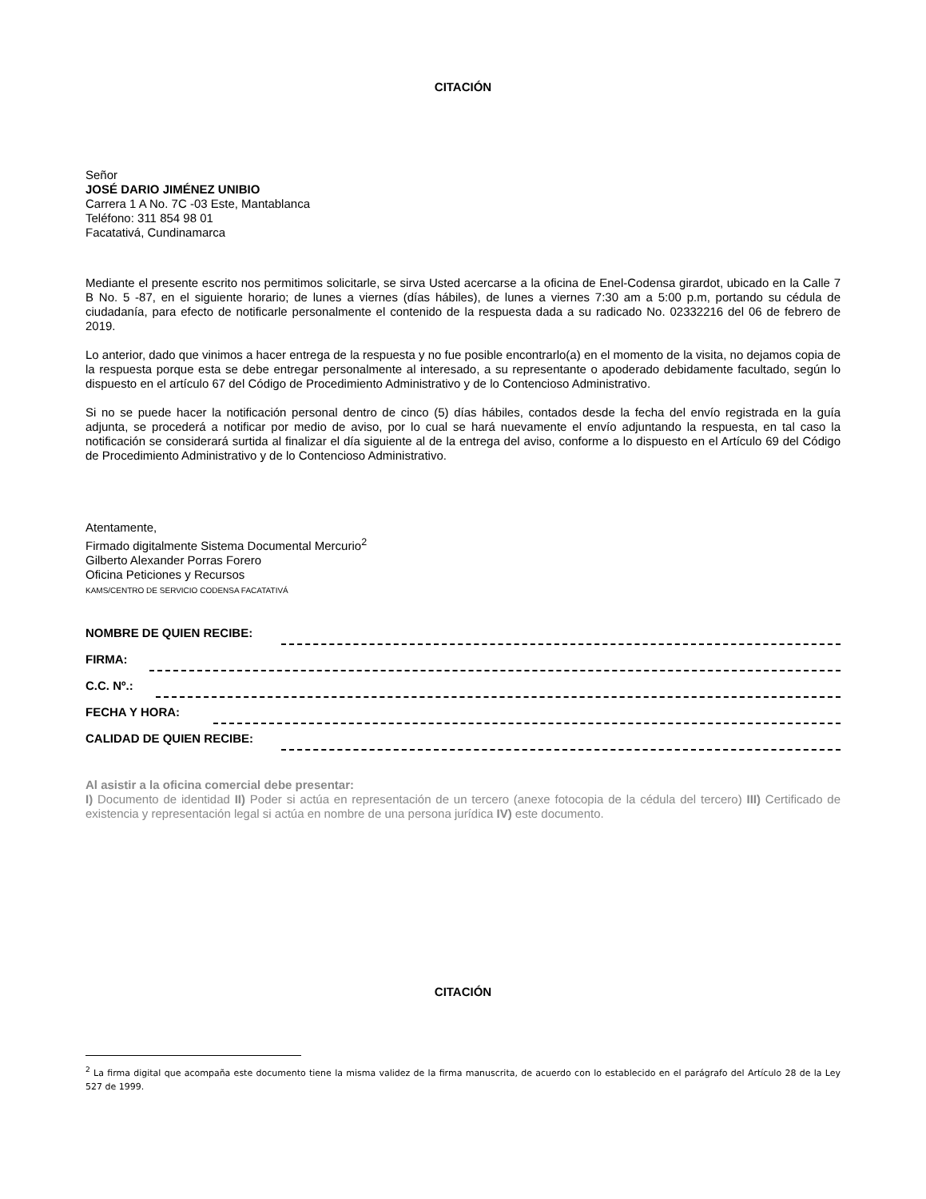CITACIÓN
Señor
JOSÉ DARIO JIMÉNEZ UNIBIO
Carrera 1 A No. 7C -03 Este, Mantablanca
Teléfono: 311 854 98 01
Facatativá, Cundinamarca
Mediante el presente escrito nos permitimos solicitarle, se sirva Usted acercarse a la oficina de Enel-Codensa girardot, ubicado en la Calle 7 B No. 5 -87, en el siguiente horario; de lunes a viernes (días hábiles), de lunes a viernes 7:30 am a 5:00 p.m, portando su cédula de ciudadanía, para efecto de notificarle personalmente el contenido de la respuesta dada a su radicado No. 02332216 del 06 de febrero de 2019.
Lo anterior, dado que vinimos a hacer entrega de la respuesta y no fue posible encontrarlo(a) en el momento de la visita, no dejamos copia de la respuesta porque esta se debe entregar personalmente al interesado, a su representante o apoderado debidamente facultado, según lo dispuesto en el artículo 67 del Código de Procedimiento Administrativo y de lo Contencioso Administrativo.
Si no se puede hacer la notificación personal dentro de cinco (5) días hábiles, contados desde la fecha del envío registrada en la guía adjunta, se procederá a notificar por medio de aviso, por lo cual se hará nuevamente el envío adjuntando la respuesta, en tal caso la notificación se considerará surtida al finalizar el día siguiente al de la entrega del aviso, conforme a lo dispuesto en el Artículo 69 del Código de Procedimiento Administrativo y de lo Contencioso Administrativo.
Atentamente,
Firmado digitalmente Sistema Documental Mercurio<sup>2</sup>
Gilberto Alexander Porras Forero
Oficina Peticiones y Recursos
KAMS/CENTRO DE SERVICIO CODENSA FACATATIVÁ
NOMBRE DE QUIEN RECIBE:
FIRMA:
C.C. Nº.:
FECHA Y HORA:
CALIDAD DE QUIEN RECIBE:
Al asistir a la oficina comercial debe presentar:
I) Documento de identidad II) Poder si actúa en representación de un tercero (anexe fotocopia de la cédula del tercero) III) Certificado de existencia y representación legal si actúa en nombre de una persona jurídica IV) este documento.
CITACIÓN
<sup>2</sup> La firma digital que acompaña este documento tiene la misma validez de la firma manuscrita, de acuerdo con lo establecido en el parágrafo del Artículo 28 de la Ley 527 de 1999.